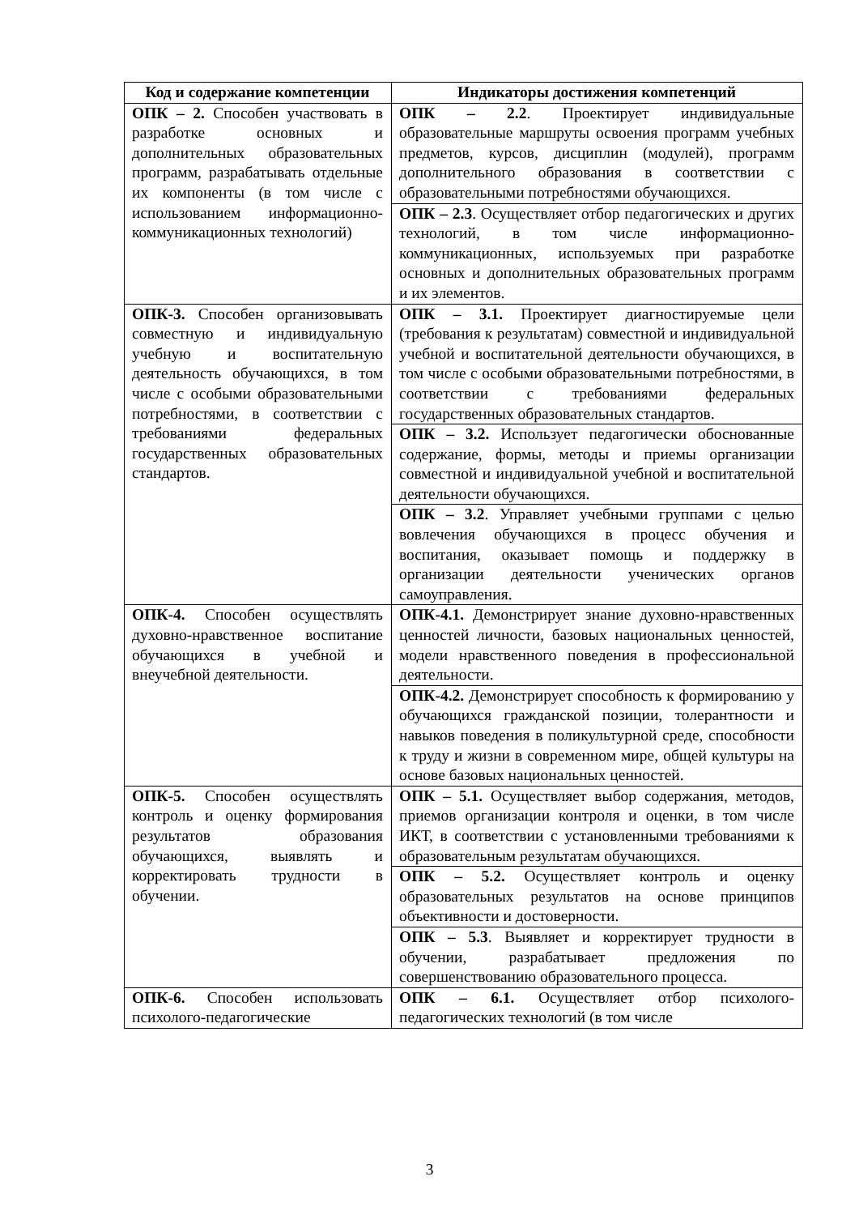| Код и содержание компетенции | Индикаторы достижения компетенций |
| --- | --- |
| ОПК – 2. Способен участвовать в разработке основных и дополнительных образовательных программ, разрабатывать отдельные их компоненты (в том числе с использованием информационно-коммуникационных технологий) | ОПК – 2.2 . Проектирует индивидуальные образовательные маршруты освоения программ учебных предметов, курсов, дисциплин (модулей), программ дополнительного образования в соответствии с образовательными потребностями обучающихся. |
| | ОПК – 2.3 . Осуществляет отбор педагогических и других технологий, в том числе информационно-коммуникационных, используемых при разработке основных и дополнительных образовательных программ и их элементов. |
| ОПК-3. Способен организовывать совместную и индивидуальную учебную и воспитательную деятельность обучающихся, в том числе с особыми образовательными потребностями, в соответствии с требованиями федеральных государственных образовательных стандартов. | ОПК – 3.1. Проектирует диагностируемые цели (требования к результатам) совместной и индивидуальной учебной и воспитательной деятельности обучающихся, в том числе с особыми образовательными потребностями, в соответствии с требованиями федеральных государственных образовательных стандартов. |
| | ОПК – 3.2. Использует педагогически обоснованные содержание, формы, методы и приемы организации совместной и индивидуальной учебной и воспитательной деятельности обучающихся. |
| | ОПК – 3.2 . Управляет учебными группами с целью вовлечения обучающихся в процесс обучения и воспитания, оказывает помощь и поддержку в организации деятельности ученических органов самоуправления. |
| ОПК-4. Способен осуществлять духовно-нравственное воспитание обучающихся в учебной и внеучебной деятельности. | ОПК-4.1. Демонстрирует знание духовно-нравственных ценностей личности, базовых национальных ценностей, модели нравственного поведения в профессиональной деятельности. |
| | ОПК-4.2. Демонстрирует способность к формированию у обучающихся гражданской позиции, толерантности и навыков поведения в поликультурной среде, способности к труду и жизни в современном мире, общей культуры на основе базовых национальных ценностей. |
| ОПК-5. Способен осуществлять контроль и оценку формирования результатов образования обучающихся, выявлять и корректировать трудности в обучении. | ОПК – 5.1. Осуществляет выбор содержания, методов, приемов организации контроля и оценки, в том числе ИКТ, в соответствии с установленными требованиями к образовательным результатам обучающихся. |
| | ОПК – 5.2. Осуществляет контроль и оценку образовательных результатов на основе принципов объективности и достоверности. |
| | ОПК – 5.3 . Выявляет и корректирует трудности в обучении, разрабатывает предложения по совершенствованию образовательного процесса. |
| ОПК-6. Способен использовать психолого-педагогические | ОПК – 6.1. Осуществляет отбор психолого-педагогических технологий (в том числе |
3